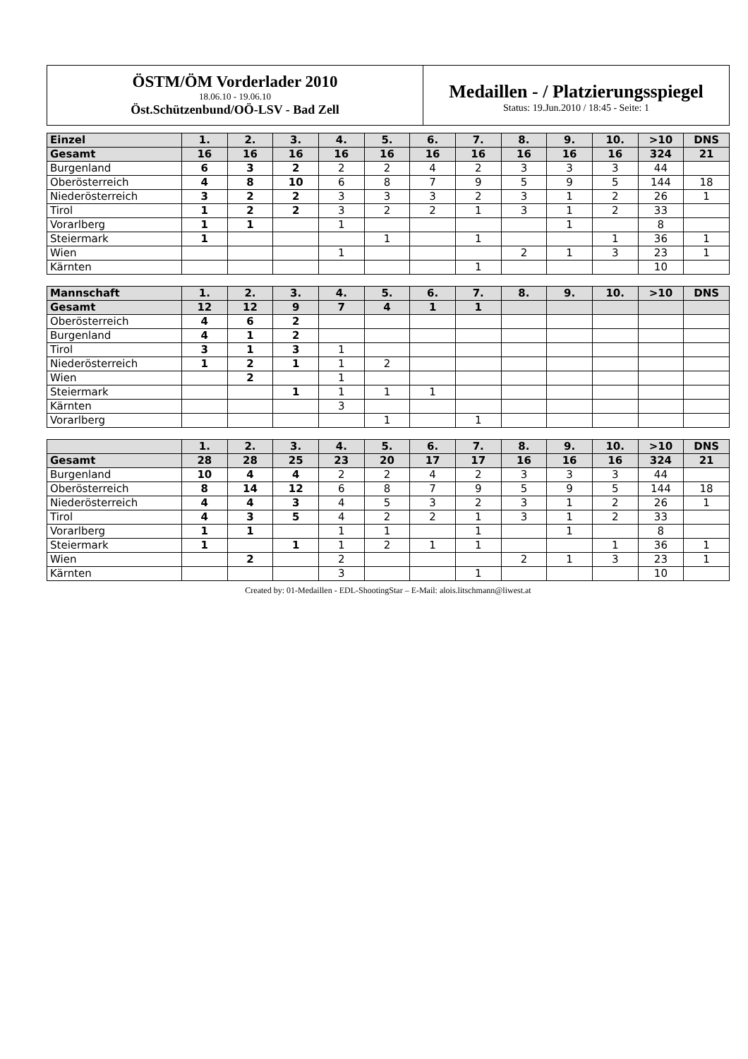ÖSTM/ÖM Vorderlader 2010
18.06.10 - 19.06.10
Öst.Schützenbund/OÖ-LSV - Bad Zell
Medaillen - / Platzierungsspiegel
Status: 19.Jun.2010 / 18:45 - Seite: 1
| Einzel | 1. | 2. | 3. | 4. | 5. | 6. | 7. | 8. | 9. | 10. | >10 | DNS |
| --- | --- | --- | --- | --- | --- | --- | --- | --- | --- | --- | --- | --- |
| Gesamt | 16 | 16 | 16 | 16 | 16 | 16 | 16 | 16 | 16 | 16 | 324 | 21 |
| Burgenland | 6 | 3 | 2 | 2 | 2 | 4 | 2 | 3 | 3 | 3 | 44 | |
| Oberösterreich | 4 | 8 | 10 | 6 | 8 | 7 | 9 | 5 | 9 | 5 | 144 | 18 |
| Niederösterreich | 3 | 2 | 2 | 3 | 3 | 3 | 2 | 3 | 1 | 2 | 26 | 1 |
| Tirol | 1 | 2 | 2 | 3 | 2 | 2 | 1 | 3 | 1 | 2 | 33 | |
| Vorarlberg | 1 | 1 | | 1 | | | | | 1 | | 8 | |
| Steiermark | 1 | | | | 1 | | 1 | | | 1 | 36 | 1 |
| Wien | | | | 1 | | | | 2 | 1 | 3 | 23 | 1 |
| Kärnten | | | | | | | 1 | | | | 10 | |
| Mannschaft | 1. | 2. | 3. | 4. | 5. | 6. | 7. | 8. | 9. | 10. | >10 | DNS |
| --- | --- | --- | --- | --- | --- | --- | --- | --- | --- | --- | --- | --- |
| Gesamt | 12 | 12 | 9 | 7 | 4 | 1 | 1 | | | | | |
| Oberösterreich | 4 | 6 | 2 | | | | | | | | | |
| Burgenland | 4 | 1 | 2 | | | | | | | | | |
| Tirol | 3 | 1 | 3 | 1 | | | | | | | | |
| Niederösterreich | 1 | 2 | 1 | 1 | 2 | | | | | | | |
| Wien | | 2 | | 1 | | | | | | | | |
| Steiermark | | | 1 | 1 | 1 | 1 | | | | | | |
| Kärnten | | | | 3 | | | | | | | | |
| Vorarlberg | | | | | 1 | | 1 | | | | | |
| | 1. | 2. | 3. | 4. | 5. | 6. | 7. | 8. | 9. | 10. | >10 | DNS |
| --- | --- | --- | --- | --- | --- | --- | --- | --- | --- | --- | --- | --- |
| Gesamt | 28 | 28 | 25 | 23 | 20 | 17 | 17 | 16 | 16 | 16 | 324 | 21 |
| Burgenland | 10 | 4 | 4 | 2 | 2 | 4 | 2 | 3 | 3 | 3 | 44 | |
| Oberösterreich | 8 | 14 | 12 | 6 | 8 | 7 | 9 | 5 | 9 | 5 | 144 | 18 |
| Niederösterreich | 4 | 4 | 3 | 4 | 5 | 3 | 2 | 3 | 1 | 2 | 26 | 1 |
| Tirol | 4 | 3 | 5 | 4 | 2 | 2 | 1 | 3 | 1 | 2 | 33 | |
| Vorarlberg | 1 | 1 | | 1 | 1 | | 1 | | 1 | | 8 | |
| Steiermark | 1 | | 1 | 1 | 2 | 1 | 1 | | | 1 | 36 | 1 |
| Wien | | 2 | | 2 | | | | 2 | 1 | 3 | 23 | 1 |
| Kärnten | | | | 3 | | | 1 | | | | 10 | |
Created by: 01-Medaillen - EDL-ShootingStar – E-Mail: alois.litschmann@liwest.at